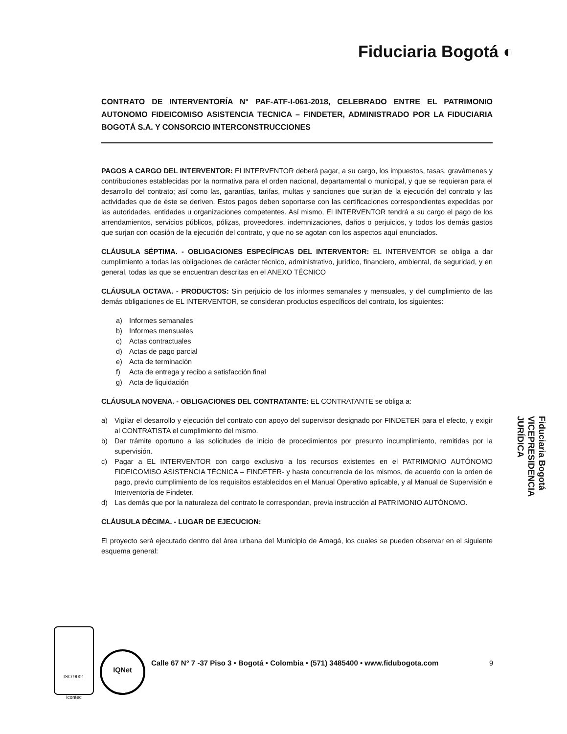Fiduciaria Bogotá ◐
CONTRATO DE INTERVENTORÍA N° PAF-ATF-I-061-2018, CELEBRADO ENTRE EL PATRIMONIO AUTONOMO FIDEICOMISO ASISTENCIA TECNICA – FINDETER, ADMINISTRADO POR LA FIDUCIARIA BOGOTÁ S.A. Y CONSORCIO INTERCONSTRUCCIONES
PAGOS A CARGO DEL INTERVENTOR: El INTERVENTOR deberá pagar, a su cargo, los impuestos, tasas, gravámenes y contribuciones establecidas por la normativa para el orden nacional, departamental o municipal, y que se requieran para el desarrollo del contrato; así como las, garantías, tarifas, multas y sanciones que surjan de la ejecución del contrato y las actividades que de éste se deriven. Estos pagos deben soportarse con las certificaciones correspondientes expedidas por las autoridades, entidades u organizaciones competentes. Así mismo, El INTERVENTOR tendrá a su cargo el pago de los arrendamientos, servicios públicos, pólizas, proveedores, indemnizaciones, daños o perjuicios, y todos los demás gastos que surjan con ocasión de la ejecución del contrato, y que no se agotan con los aspectos aquí enunciados.
CLÁUSULA SÉPTIMA. - OBLIGACIONES ESPECÍFICAS DEL INTERVENTOR: EL INTERVENTOR se obliga a dar cumplimiento a todas las obligaciones de carácter técnico, administrativo, jurídico, financiero, ambiental, de seguridad, y en general, todas las que se encuentran descritas en el ANEXO TÉCNICO
CLÁUSULA OCTAVA. - PRODUCTOS: Sin perjuicio de los informes semanales y mensuales, y del cumplimiento de las demás obligaciones de EL INTERVENTOR, se consideran productos específicos del contrato, los siguientes:
a) Informes semanales
b) Informes mensuales
c) Actas contractuales
d) Actas de pago parcial
e) Acta de terminación
f) Acta de entrega y recibo a satisfacción final
g) Acta de liquidación
CLÁUSULA NOVENA. - OBLIGACIONES DEL CONTRATANTE: EL CONTRATANTE se obliga a:
a) Vigilar el desarrollo y ejecución del contrato con apoyo del supervisor designado por FINDETER para el efecto, y exigir al CONTRATISTA el cumplimiento del mismo.
b) Dar trámite oportuno a las solicitudes de inicio de procedimientos por presunto incumplimiento, remitidas por la supervisión.
c) Pagar a EL INTERVENTOR con cargo exclusivo a los recursos existentes en el PATRIMONIO AUTÓNOMO FIDEICOMISO ASISTENCIA TÉCNICA – FINDETER- y hasta concurrencia de los mismos, de acuerdo con la orden de pago, previo cumplimiento de los requisitos establecidos en el Manual Operativo aplicable, y al Manual de Supervisión e Interventoría de Findeter.
d) Las demás que por la naturaleza del contrato le correspondan, previa instrucción al PATRIMONIO AUTÓNOMO.
CLÁUSULA DÉCIMA. - LUGAR DE EJECUCION:
El proyecto será ejecutado dentro del área urbana del Municipio de Amagá, los cuales se pueden observar en el siguiente esquema general:
Fiduciaria Bogotá
VICEPRESIDENCIA
JURÍDICA
9
ISO 9001
icontec
IQNet
Calle 67 N° 7 -37 Piso 3 • Bogotá • Colombia • (571) 3485400 • www.fidubogota.com